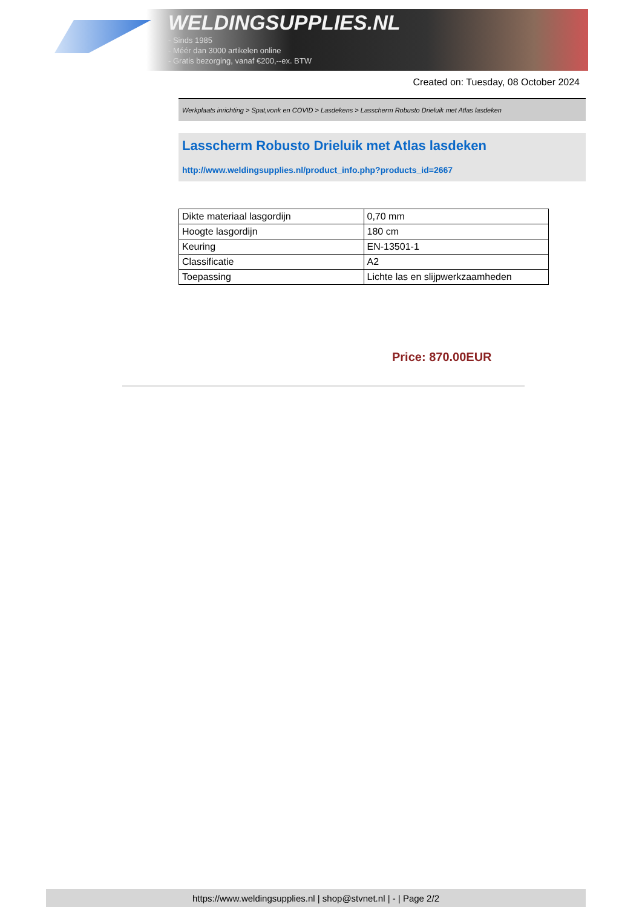WELDINGSUPPLIES.NL
- Sinds 1985
- Méér dan 3000 artikelen online
- Gratis bezorging, vanaf €200,--ex. BTW
Created on: Tuesday, 08 October 2024
Werkplaats inrichting > Spat,vonk en COVID > Lasdekens > Lasscherm Robusto Drieluik met Atlas lasdeken
Lasscherm Robusto Drieluik met Atlas lasdeken
http://www.weldingsupplies.nl/product_info.php?products_id=2667
| Dikte materiaal lasgordijn | 0,70 mm |
| Hoogte lasgordijn | 180 cm |
| Keuring | EN-13501-1 |
| Classificatie | A2 |
| Toepassing | Lichte las en slijpwerkzaamheden |
Price: 870.00EUR
https://www.weldingsupplies.nl | shop@stvnet.nl | - | Page 2/2